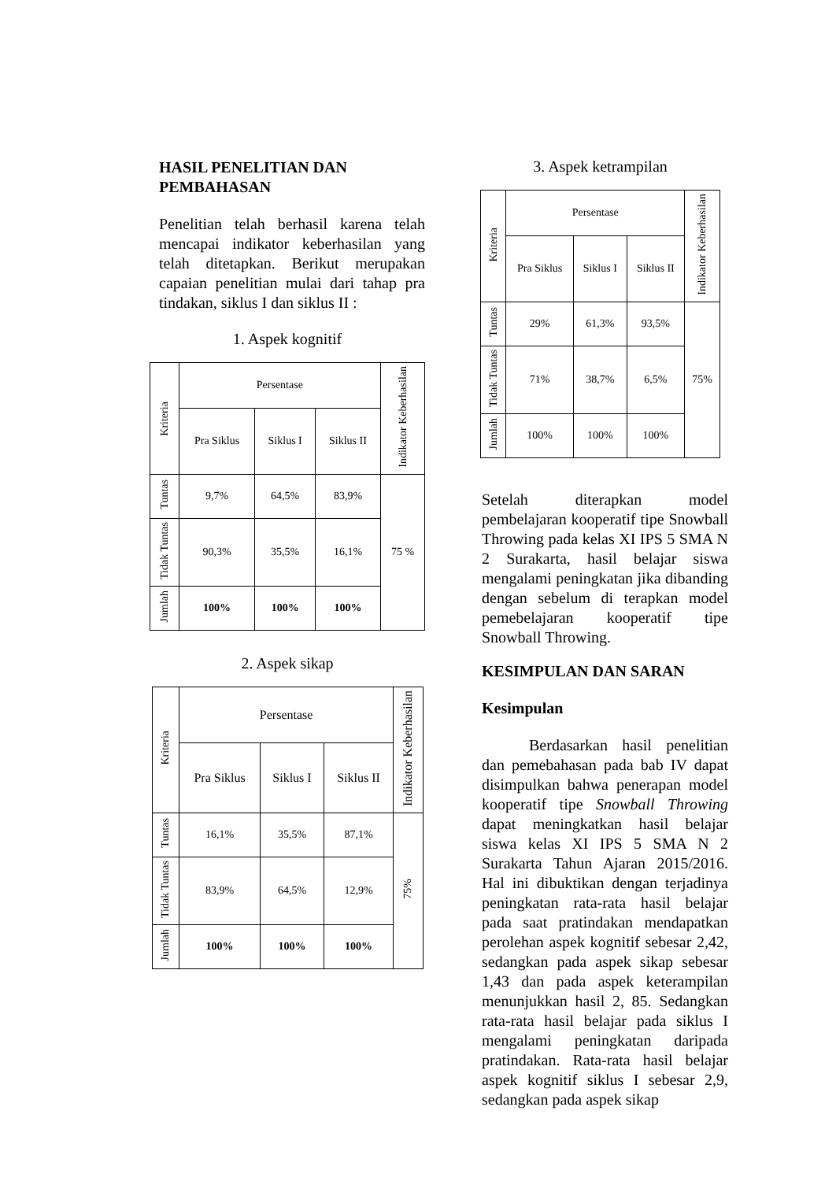HASIL PENELITIAN DAN PEMBAHASAN
Penelitian telah berhasil karena telah mencapai indikator keberhasilan yang telah ditetapkan. Berikut merupakan capaian penelitian mulai dari tahap pra tindakan, siklus I dan siklus II :
1. Aspek kognitif
| Kriteria | Persentase | | | Indikator Keberhasilan |
| --- | --- | --- | --- | --- |
| | Pra Siklus | Siklus I | Siklus II | |
| Tuntas | 9,7% | 64,5% | 83,9% | 75 % |
| Tidak Tuntas | 90,3% | 35,5% | 16,1% | |
| Jumlah | 100% | 100% | 100% | |
2. Aspek sikap
| Kriteria | Persentase | | | Indikator Keberhasilan |
| --- | --- | --- | --- | --- |
| | Pra Siklus | Siklus I | Siklus II | |
| Tuntas | 16,1% | 35,5% | 87,1% | 75% |
| Tidak Tuntas | 83,9% | 64,5% | 12,9% | |
| Jumlah | 100% | 100% | 100% | |
3. Aspek ketrampilan
| Kriteria | Persentase | | | Indikator Keberhasilan |
| --- | --- | --- | --- | --- |
| | Pra Siklus | Siklus I | Siklus II | |
| Tuntas | 29% | 61,3% | 93,5% | 75% |
| Tidak Tuntas | 71% | 38,7% | 6,5% | |
| Jumlah | 100% | 100% | 100% | |
Setelah diterapkan model pembelajaran kooperatif tipe Snowball Throwing pada kelas XI IPS 5 SMA N 2 Surakarta, hasil belajar siswa mengalami peningkatan jika dibanding dengan sebelum di terapkan model pemebelajaran kooperatif tipe Snowball Throwing.
KESIMPULAN DAN SARAN
Kesimpulan
Berdasarkan hasil penelitian dan pemebahasan pada bab IV dapat disimpulkan bahwa penerapan model kooperatif tipe Snowball Throwing dapat meningkatkan hasil belajar siswa kelas XI IPS 5 SMA N 2 Surakarta Tahun Ajaran 2015/2016. Hal ini dibuktikan dengan terjadinya peningkatan rata-rata hasil belajar pada saat pratindakan mendapatkan perolehan aspek kognitif sebesar 2,42, sedangkan pada aspek sikap sebesar 1,43 dan pada aspek keterampilan menunjukkan hasil 2, 85. Sedangkan rata-rata hasil belajar pada siklus I mengalami peningkatan daripada pratindakan. Rata-rata hasil belajar aspek kognitif siklus I sebesar 2,9, sedangkan pada aspek sikap